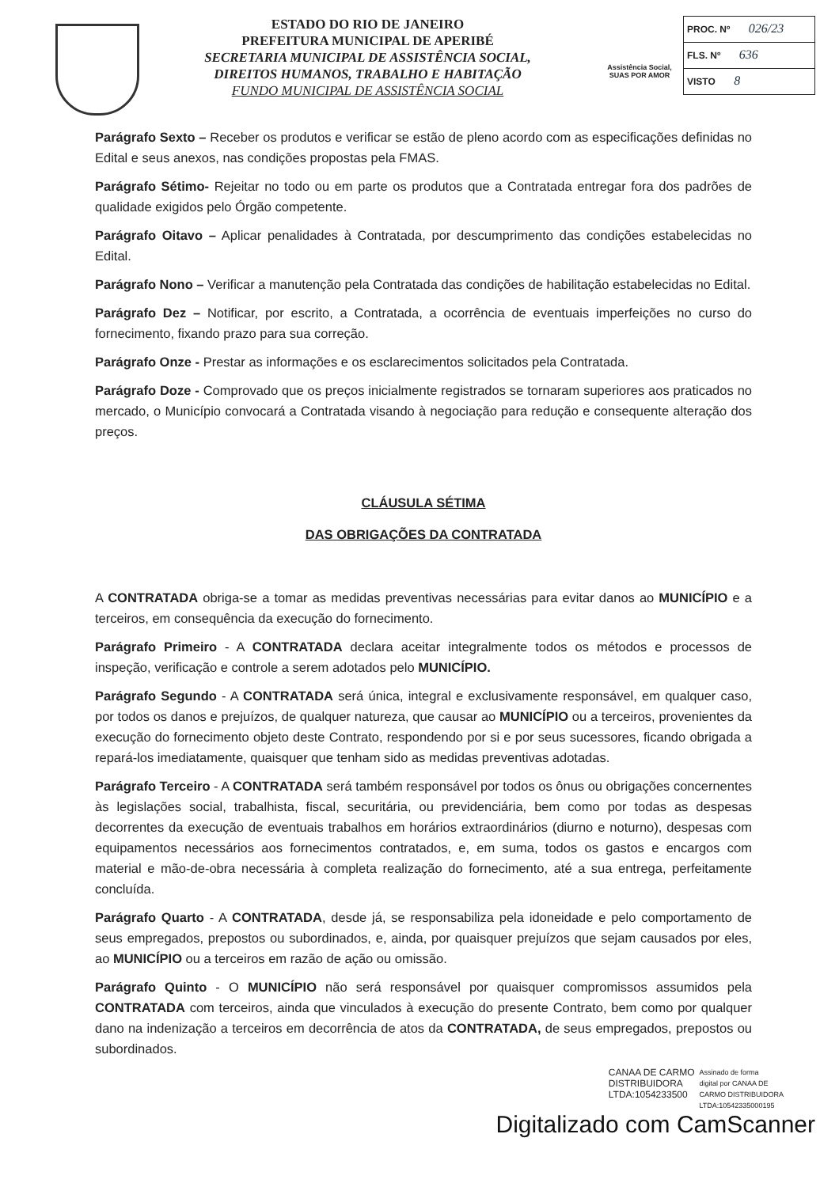ESTADO DO RIO DE JANEIRO
PREFEITURA MUNICIPAL DE APERIBÉ
SECRETARIA MUNICIPAL DE ASSISTÊNCIA SOCIAL,
DIREITOS HUMANOS, TRABALHO E HABITAÇÃO
FUNDO MUNICIPAL DE ASSISTÊNCIA SOCIAL
Assistência Social,
SUAS POR AMOR
PROC. Nº 026/23
FLS. Nº 636
VISTO 8
Parágrafo Sexto – Receber os produtos e verificar se estão de pleno acordo com as especificações definidas no Edital e seus anexos, nas condições propostas pela FMAS.
Parágrafo Sétimo- Rejeitar no todo ou em parte os produtos que a Contratada entregar fora dos padrões de qualidade exigidos pelo Órgão competente.
Parágrafo Oitavo – Aplicar penalidades à Contratada, por descumprimento das condições estabelecidas no Edital.
Parágrafo Nono – Verificar a manutenção pela Contratada das condições de habilitação estabelecidas no Edital.
Parágrafo Dez – Notificar, por escrito, a Contratada, a ocorrência de eventuais imperfeições no curso do fornecimento, fixando prazo para sua correção.
Parágrafo Onze - Prestar as informações e os esclarecimentos solicitados pela Contratada.
Parágrafo Doze - Comprovado que os preços inicialmente registrados se tornaram superiores aos praticados no mercado, o Município convocará a Contratada visando à negociação para redução e consequente alteração dos preços.
CLÁUSULA SÉTIMA
DAS OBRIGAÇÕES DA CONTRATADA
A CONTRATADA obriga-se a tomar as medidas preventivas necessárias para evitar danos ao MUNICÍPIO e a terceiros, em consequência da execução do fornecimento.
Parágrafo Primeiro - A CONTRATADA declara aceitar integralmente todos os métodos e processos de inspeção, verificação e controle a serem adotados pelo MUNICÍPIO.
Parágrafo Segundo - A CONTRATADA será única, integral e exclusivamente responsável, em qualquer caso, por todos os danos e prejuízos, de qualquer natureza, que causar ao MUNICÍPIO ou a terceiros, provenientes da execução do fornecimento objeto deste Contrato, respondendo por si e por seus sucessores, ficando obrigada a repará-los imediatamente, quaisquer que tenham sido as medidas preventivas adotadas.
Parágrafo Terceiro - A CONTRATADA será também responsável por todos os ônus ou obrigações concernentes às legislações social, trabalhista, fiscal, securitária, ou previdenciária, bem como por todas as despesas decorrentes da execução de eventuais trabalhos em horários extraordinários (diurno e noturno), despesas com equipamentos necessários aos fornecimentos contratados, e, em suma, todos os gastos e encargos com material e mão-de-obra necessária à completa realização do fornecimento, até a sua entrega, perfeitamente concluída.
Parágrafo Quarto - A CONTRATADA, desde já, se responsabiliza pela idoneidade e pelo comportamento de seus empregados, prepostos ou subordinados, e, ainda, por quaisquer prejuízos que sejam causados por eles, ao MUNICÍPIO ou a terceiros em razão de ação ou omissão.
Parágrafo Quinto - O MUNICÍPIO não será responsável por quaisquer compromissos assumidos pela CONTRATADA com terceiros, ainda que vinculados à execução do presente Contrato, bem como por qualquer dano na indenização a terceiros em decorrência de atos da CONTRATADA, de seus empregados, prepostos ou subordinados.
CANAA DE CARMO
DISTRIBUIDORA
LTDA:1054233500
Assinado de forma
digital por CANAA DE
CARMO DISTRIBUIDORA
LTDA:10542335000195
Digitalizado com CamScanner